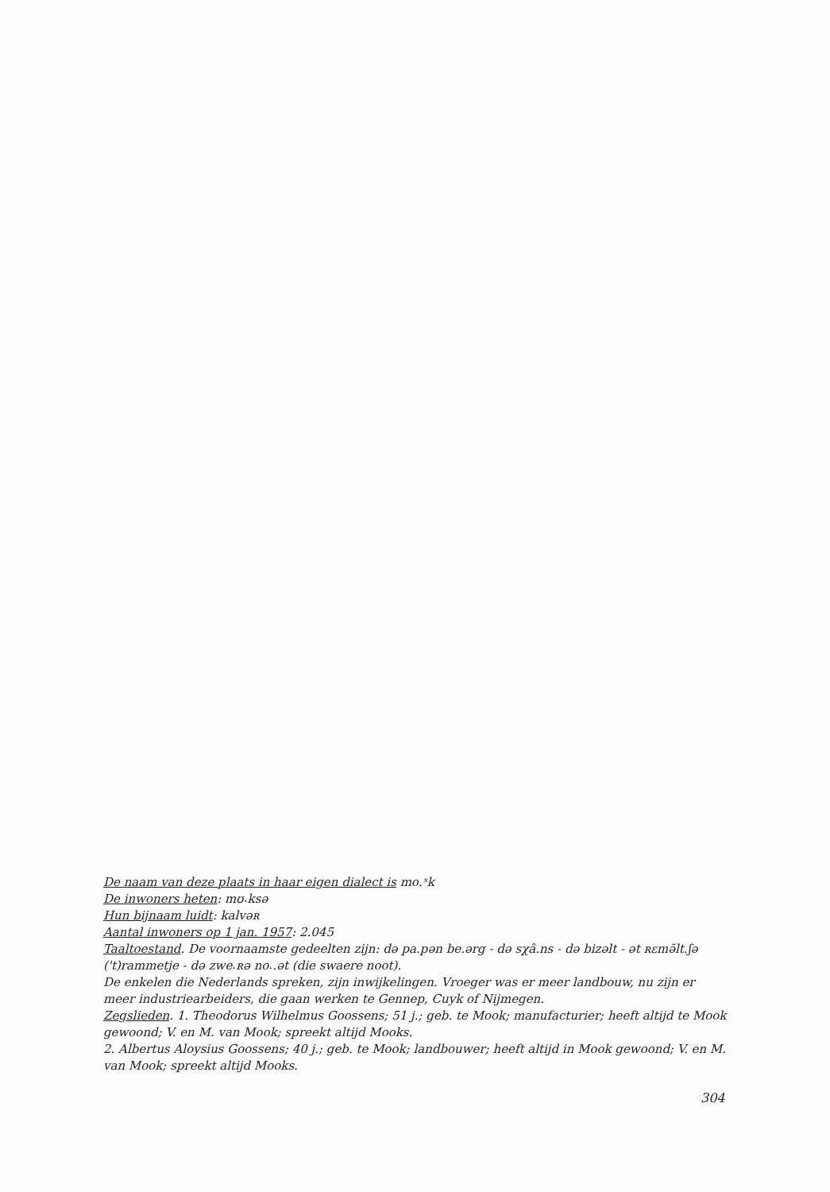De naam van deze plaats in haar eigen dialect is mo.ˣk
De inwoners heten: mʊ˔ksə
Hun bijnaam luidt: kalvəʀ
Aantal inwoners op 1 jan. 1957: 2.045
Taaltoestand. De voornaamste gedeelten zijn: də pa.pən be.ərg - də sχâ.ns - də bizəlt - ət ʀɛmə̆lt.ʃə ('t)rammetje - də zwe˔ʀə no˔.ət (die swaere noot).
De enkelen die Nederlands spreken, zijn inwijkelingen. Vroeger was er meer landbouw, nu zijn er meer industriearbeiders, die gaan werken te Gennep, Cuyk of Nijmegen.
Zegslieden. 1. Theodorus Wilhelmus Goossens; 51 j.; geb. te Mook; manufacturier; heeft altijd te Mook gewoond; V. en M. van Mook; spreekt altijd Mooks.
2. Albertus Aloysius Goossens; 40 j.; geb. te Mook; landbouwer; heeft altijd in Mook gewoond; V. en M. van Mook; spreekt altijd Mooks.
304